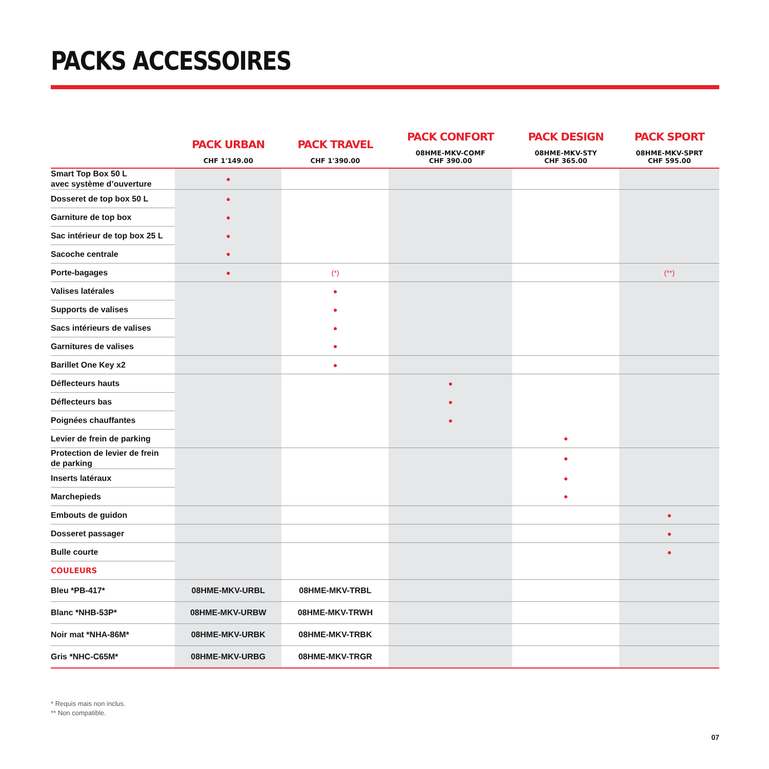PACKS ACCESSOIRES
| | PACK URBAN CHF 1'149.00 | PACK TRAVEL CHF 1'390.00 | PACK CONFORT 08HME-MKV-COMF CHF 390.00 | PACK DESIGN 08HME-MKV-STY CHF 365.00 | PACK SPORT 08HME-MKV-SPRT CHF 595.00 |
| --- | --- | --- | --- | --- | --- |
| Smart Top Box 50 L avec système d’ouverture | ● | | | | |
| Dosseret de top box 50 L | ● | | | | |
| Garniture de top box | ● | | | | |
| Sac intérieur de top box 25 L | ● | | | | |
| Sacoche centrale | ● | | | | |
| Porte-bagages | ● | (*) | | | (**) |
| Valises latérales | | ● | | | |
| Supports de valises | | ● | | | |
| Sacs intérieurs de valises | | ● | | | |
| Garnitures de valises | | ● | | | |
| Barillet One Key x2 | | ● | | | |
| Déflecteurs hauts | | | ● | | |
| Déflecteurs bas | | | ● | | |
| Poignées chauffantes | | | ● | | |
| Levier de frein de parking | | | | ● | |
| Protection de levier de frein de parking | | | | ● | |
| Inserts latéraux | | | | ● | |
| Marchepieds | | | | ● | |
| Embouts de guidon | | | | | ● |
| Dosseret passager | | | | | ● |
| Bulle courte | | | | | ● |
| COULEURS | | | | | |
| Bleu *PB-417* | 08HME-MKV-URBL | 08HME-MKV-TRBL | | | |
| Blanc *NHB-53P* | 08HME-MKV-URBW | 08HME-MKV-TRWH | | | |
| Noir mat *NHA-86M* | 08HME-MKV-URBK | 08HME-MKV-TRBK | | | |
| Gris *NHC-C65M* | 08HME-MKV-URBG | 08HME-MKV-TRGR | | | |
* Requis mais non inclus.
** Non compatible.
07